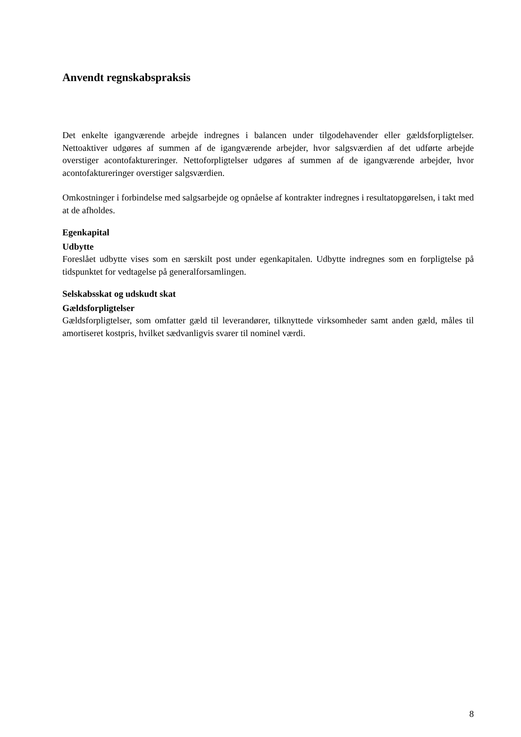Anvendt regnskabspraksis
Det enkelte igangværende arbejde indregnes i balancen under tilgodehavender eller gældsforplig­telser. Nettoaktiver udgøres af summen af de igangværende arbejder, hvor salgsværdien af det udførte arbejde overstiger acontofaktureringer. Nettoforpligtelser udgøres af summen af de i­gangværende arbejder, hvor acontofaktureringer overstiger salgsværdien.
Omkostninger i forbindelse med salgsarbejde og opnåelse af kontrakter indregnes i resultatopgø­relsen, i takt med at de afholdes.
Egenkapital
Udbytte
Foreslået udbytte vises som en særskilt post under egenkapitalen. Udbytte indregnes som en for­pligtelse på tidspunktet for vedtagelse på generalforsamlingen.
Selskabsskat og udskudt skat
Gældsforpligtelser
Gældsforpligtelser, som omfatter gæld til leverandører, tilknyttede virksomheder samt anden gæld, måles til amortiseret kostpris, hvilket sædvanligvis svarer til nominel værdi.
8